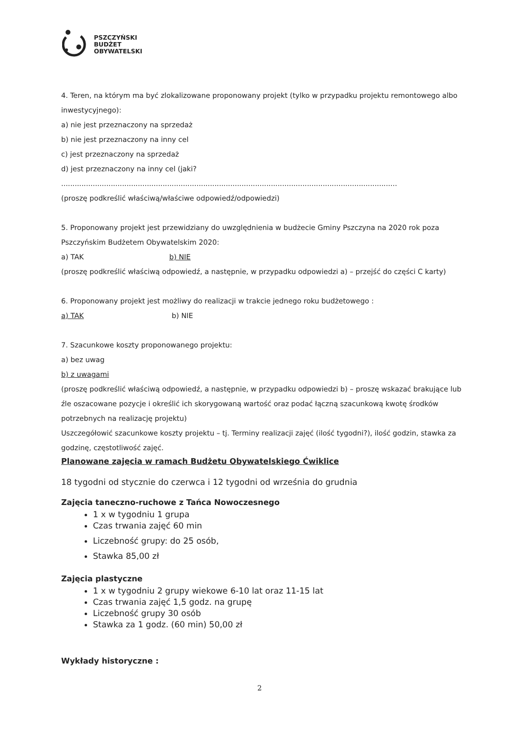PSZCZYŃSKI
BUDŻET
OBYWATELSKI
4. Teren, na którym ma być zlokalizowane proponowany projekt (tylko w przypadku projektu remontowego albo inwestycyjnego):
a) nie jest przeznaczony na sprzedaż
b) nie jest przeznaczony na inny cel
c) jest przeznaczony na sprzedaż
d) jest przeznaczony na inny cel (jaki?
.....................................................................................................................................................
(proszę podkreślić właściwą/właściwe odpowiedź/odpowiedzi)
5. Proponowany projekt jest przewidziany do uwzględnienia w budżecie Gminy Pszczyna na 2020 rok poza Pszczyńskim Budżetem Obywatelskim 2020:
a) TAK b) NIE
(proszę podkreślić właściwą odpowiedź, a następnie, w przypadku odpowiedzi a) – przejść do części C karty)
6. Proponowany projekt jest możliwy do realizacji w trakcie jednego roku budżetowego :
a) TAK b) NIE
7. Szacunkowe koszty proponowanego projektu:
a) bez uwag
b) z uwagami
(proszę podkreślić właściwą odpowiedź, a następnie, w przypadku odpowiedzi b) – proszę wskazać brakujące lub źle oszacowane pozycje i określić ich skorygowaną wartość oraz podać łączną szacunkową kwotę środków potrzebnych na realizację projektu)
Uszczegółowić szacunkowe koszty projektu – tj. Terminy realizacji zajęć (ilość tygodni?), ilość godzin, stawka za godzinę, częstotliwość zajęć.
Planowane zajęcia w ramach Budżetu Obywatelskiego Ćwiklice
18 tygodni od stycznie do czerwca i 12 tygodni od września do grudnia
Zajęcia taneczno-ruchowe z Tańca Nowoczesnego
1 x w tygodniu 1 grupa
Czas trwania zajęć 60 min
Liczebność grupy: do 25 osób,
Stawka 85,00 zł
Zajęcia plastyczne
1 x w tygodniu 2 grupy wiekowe 6-10 lat oraz 11-15 lat
Czas trwania zajęć 1,5 godz. na grupę
Liczebność grupy 30 osób
Stawka za 1 godz. (60 min) 50,00 zł
Wykłady historyczne :
2